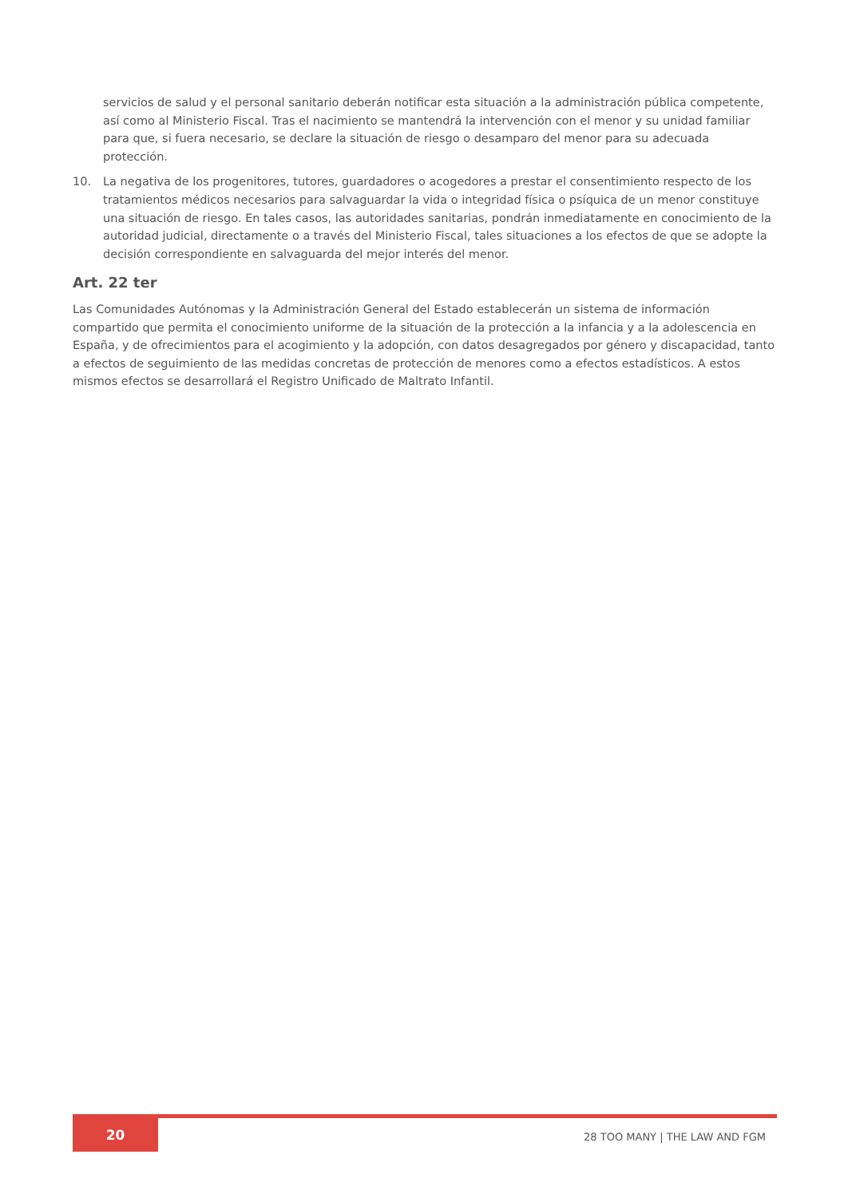servicios de salud y el personal sanitario deberán notificar esta situación a la administración pública competente, así como al Ministerio Fiscal. Tras el nacimiento se mantendrá la intervención con el menor y su unidad familiar para que, si fuera necesario, se declare la situación de riesgo o desamparo del menor para su adecuada protección.
10. La negativa de los progenitores, tutores, guardadores o acogedores a prestar el consentimiento respecto de los tratamientos médicos necesarios para salvaguardar la vida o integridad física o psíquica de un menor constituye una situación de riesgo. En tales casos, las autoridades sanitarias, pondrán inmediatamente en conocimiento de la autoridad judicial, directamente o a través del Ministerio Fiscal, tales situaciones a los efectos de que se adopte la decisión correspondiente en salvaguarda del mejor interés del menor.
Art. 22 ter
Las Comunidades Autónomas y la Administración General del Estado establecerán un sistema de información compartido que permita el conocimiento uniforme de la situación de la protección a la infancia y a la adolescencia en España, y de ofrecimientos para el acogimiento y la adopción, con datos desagregados por género y discapacidad, tanto a efectos de seguimiento de las medidas concretas de protección de menores como a efectos estadísticos. A estos mismos efectos se desarrollará el Registro Unificado de Maltrato Infantil.
20
28 TOO MANY | THE LAW AND FGM